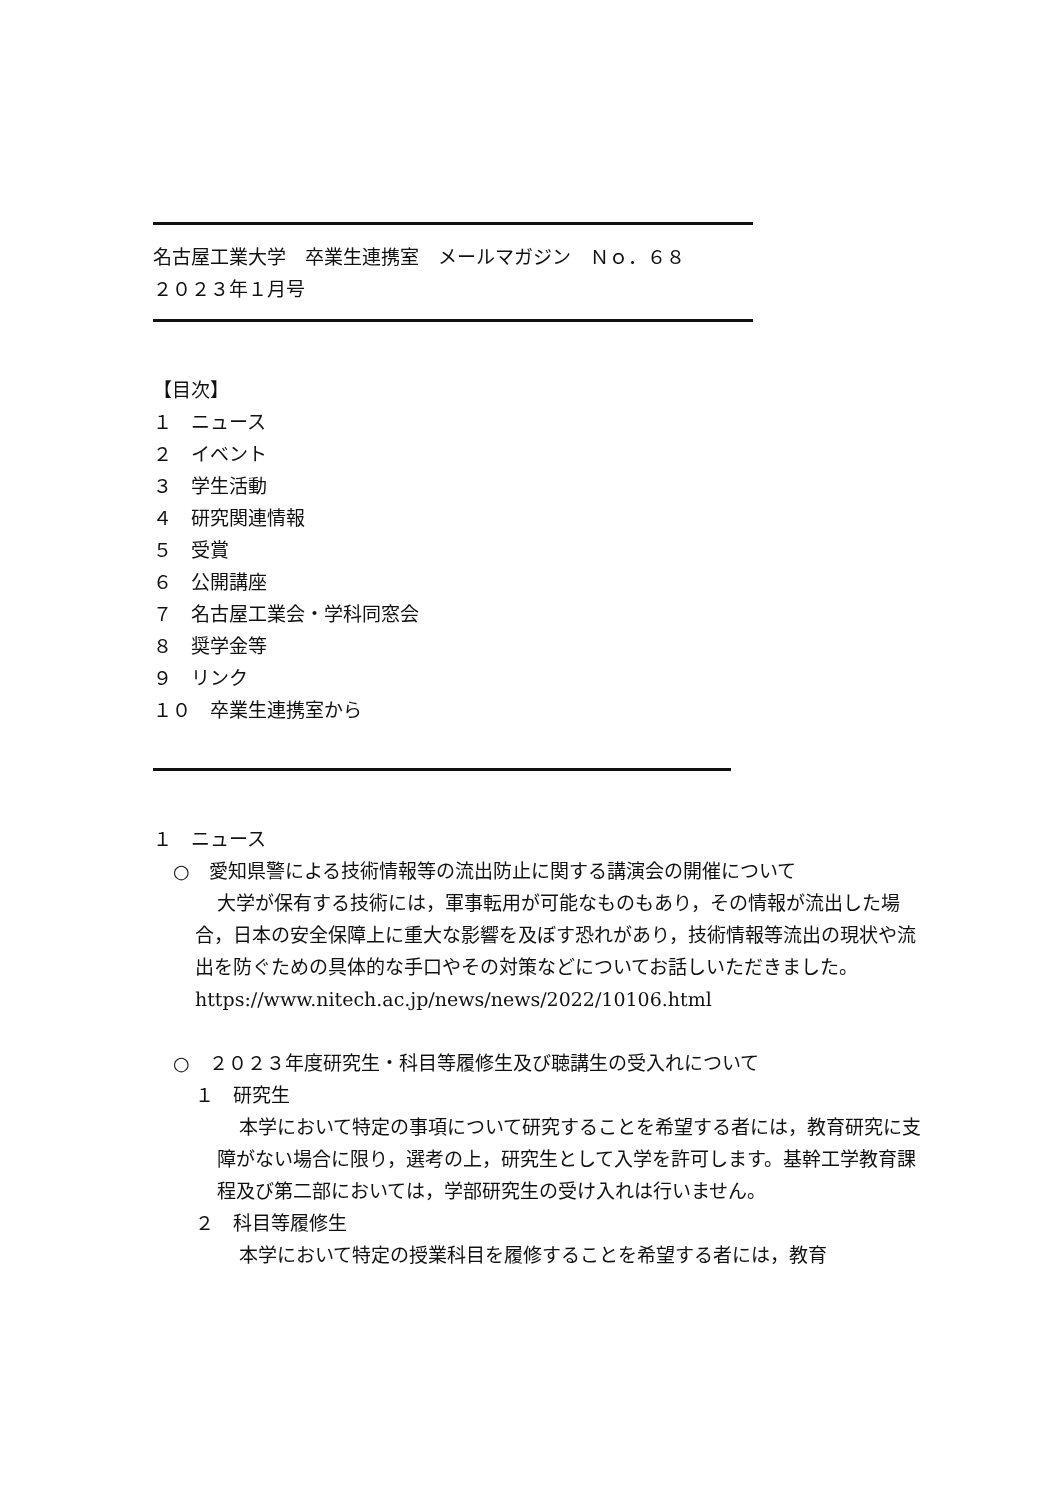名古屋工業大学　卒業生連携室　メールマガジン　Ｎｏ．６８
２０２３年１月号
【目次】
１　ニュース
２　イベント
３　学生活動
４　研究関連情報
５　受賞
６　公開講座
７　名古屋工業会・学科同窓会
８　奨学金等
９　リンク
１０　卒業生連携室から
１　ニュース
○　愛知県警による技術情報等の流出防止に関する講演会の開催について
大学が保有する技術には，軍事転用が可能なものもあり，その情報が流出した場合，日本の安全保障上に重大な影響を及ぼす恐れがあり，技術情報等流出の現状や流出を防ぐための具体的な手口やその対策などについてお話しいただきました。
https://www.nitech.ac.jp/news/news/2022/10106.html
○　２０２３年度研究生・科目等履修生及び聴講生の受入れについて
１　研究生
本学において特定の事項について研究することを希望する者には，教育研究に支障がない場合に限り，選考の上，研究生として入学を許可します。基幹工学教育課程及び第二部においては，学部研究生の受け入れは行いません。
２　科目等履修生
本学において特定の授業科目を履修することを希望する者には，教育